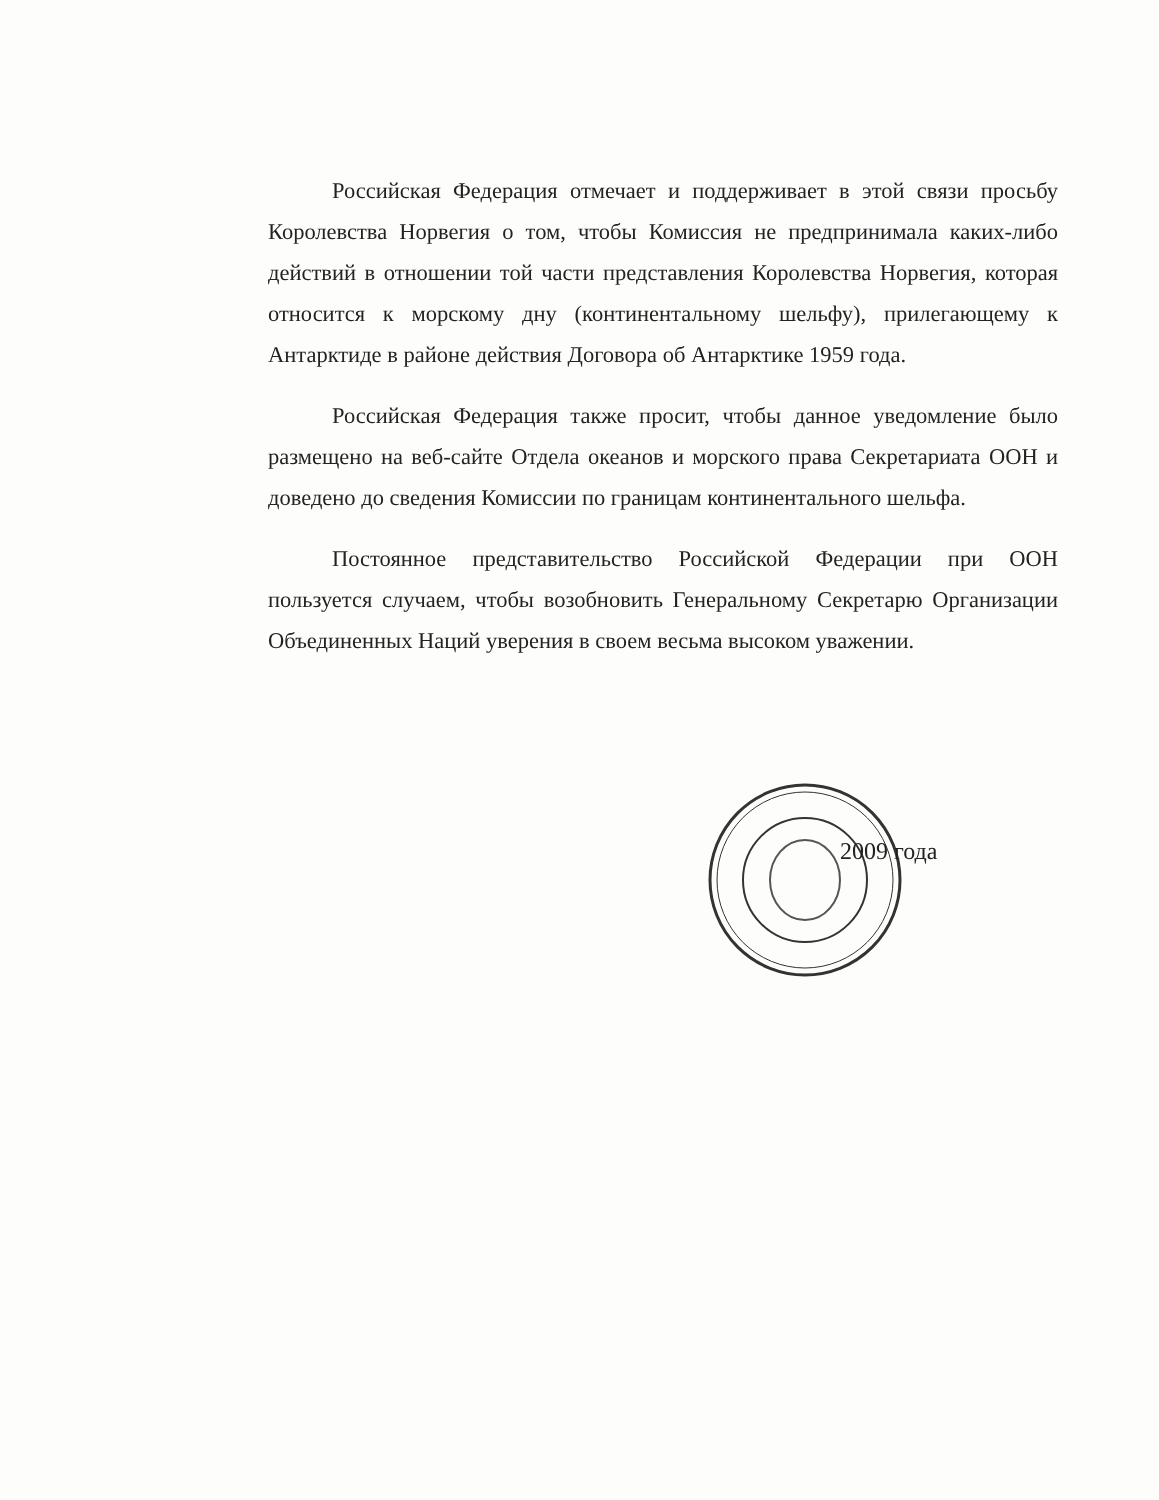Российская Федерация отмечает и поддерживает в этой связи просьбу Королевства Норвегия о том, чтобы Комиссия не предпринимала каких-либо действий в отношении той части представления Королевства Норвегия, которая относится к морскому дну (континентальному шельфу), прилегающему к Антарктиде в районе действия Договора об Антарктике 1959 года.
Российская Федерация также просит, чтобы данное уведомление было размещено на веб-сайте Отдела океанов и морского права Секретариата ООН и доведено до сведения Комиссии по границам континентального шельфа.
Постоянное представительство Российской Федерации при ООН пользуется случаем, чтобы возобновить Генеральному Секретарю Организации Объединенных Наций уверения в своем весьма высоком уважении.
2009 года